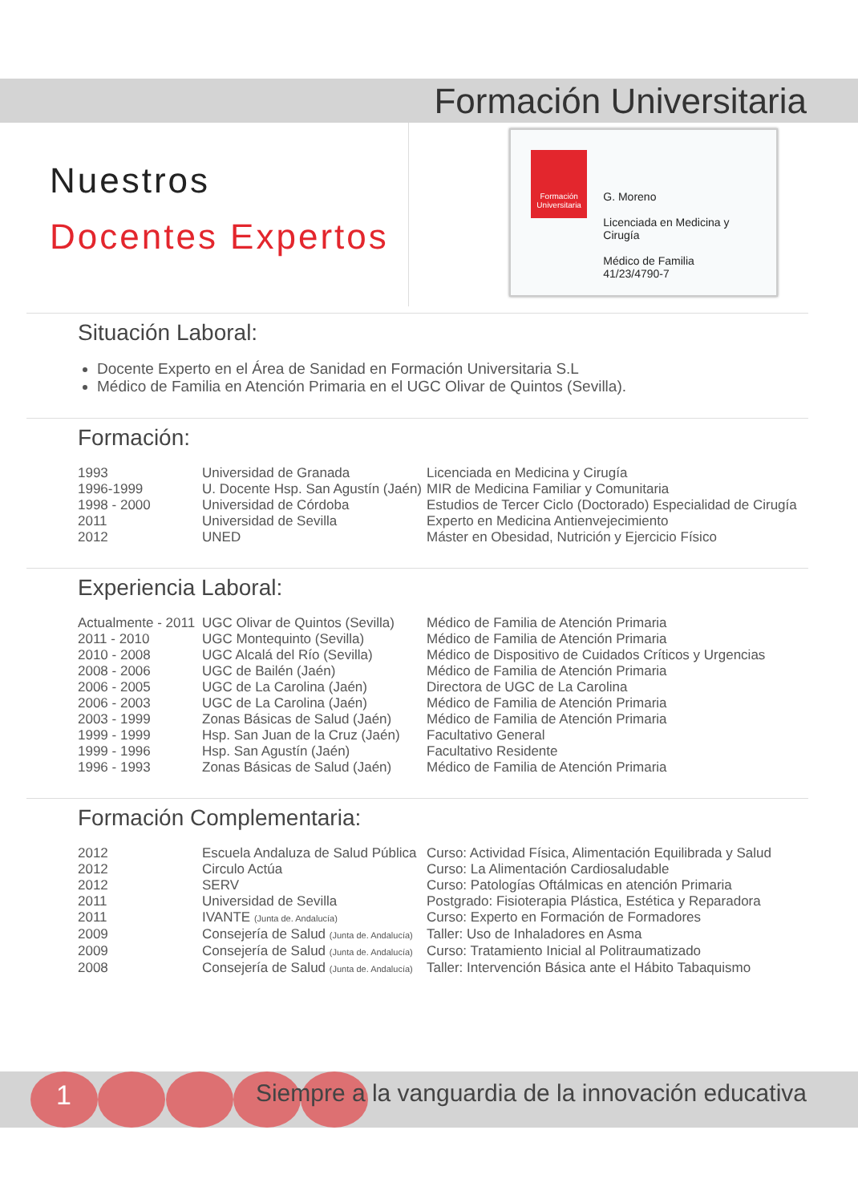Formación Universitaria
Nuestros
Docentes Expertos
Formación Universitaria
G. Moreno
Licenciada en Medicina y Cirugía
Médico de Familia 41/23/4790-7
Situación Laboral:
Docente Experto en el Área de Sanidad en Formación Universitaria S.L
Médico de Familia en Atención Primaria en el UGC Olivar de Quintos (Sevilla).
Formación:
| 1993 | Universidad de Granada | Licenciada en Medicina y Cirugía |
| 1996-1999 | U. Docente Hsp. San Agustín (Jaén) | MIR de Medicina Familiar y Comunitaria |
| 1998 - 2000 | Universidad de Córdoba | Estudios de Tercer Ciclo (Doctorado) Especialidad de Cirugía |
| 2011 | Universidad de Sevilla | Experto en Medicina Antienvejecimiento |
| 2012 | UNED | Máster en Obesidad, Nutrición y Ejercicio Físico |
Experiencia Laboral:
| Actualmente - 2011 | UGC Olivar de Quintos (Sevilla) | Médico de Familia de Atención Primaria |
| 2011 - 2010 | UGC Montequinto (Sevilla) | Médico de Familia de Atención Primaria |
| 2010 - 2008 | UGC Alcalá del Río (Sevilla) | Médico de Dispositivo de Cuidados Críticos y Urgencias |
| 2008 - 2006 | UGC de Bailén (Jaén) | Médico de Familia de Atención Primaria |
| 2006 - 2005 | UGC de La Carolina (Jaén) | Directora de UGC de La Carolina |
| 2006 - 2003 | UGC de La Carolina (Jaén) | Médico de Familia de Atención Primaria |
| 2003 - 1999 | Zonas Básicas de Salud (Jaén) | Médico de Familia de Atención Primaria |
| 1999 - 1999 | Hsp. San Juan de la Cruz (Jaén) | Facultativo General |
| 1999 - 1996 | Hsp. San Agustín (Jaén) | Facultativo Residente |
| 1996 - 1993 | Zonas Básicas de Salud (Jaén) | Médico de Familia de Atención Primaria |
Formación Complementaria:
| 2012 | Escuela Andaluza de Salud Pública | Curso: Actividad Física, Alimentación Equilibrada y Salud |
| 2012 | Circulo Actúa | Curso: La Alimentación Cardiosaludable |
| 2012 | SERV | Curso: Patologías Oftálmicas en atención Primaria |
| 2011 | Universidad de Sevilla | Postgrado: Fisioterapia Plástica, Estética y Reparadora |
| 2011 | IVANTE (Junta de. Andalucía) | Curso: Experto en Formación de Formadores |
| 2009 | Consejería de Salud (Junta de. Andalucía) | Taller: Uso de Inhaladores en Asma |
| 2009 | Consejería de Salud (Junta de. Andalucía) | Curso: Tratamiento Inicial al Politraumatizado |
| 2008 | Consejería de Salud (Junta de. Andalucía) | Taller: Intervención Básica ante el Hábito Tabaquismo |
1
Siempre a la vanguardia de la innovación educativa